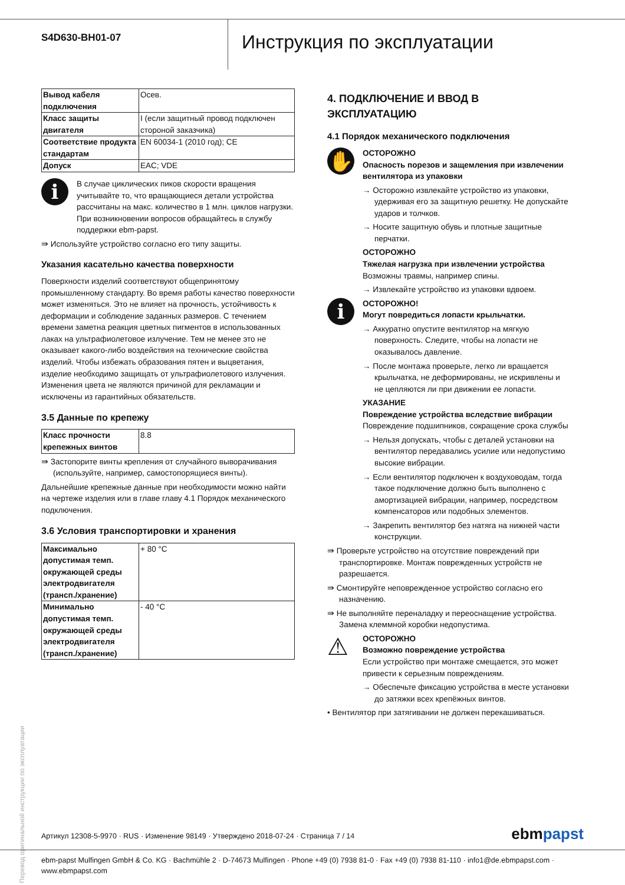S4D630-BH01-07
Инструкция по эксплуатации
| Вывод кабеля подключения | Осев. |
| Класс защиты двигателя | I (если защитный провод подключен стороной заказчика) |
| Соответствие продукта стандартам | EN 60034-1 (2010 год); CE |
| Допуск | EAC; VDE |
i
В случае циклических пиков скорости вращения учитывайте то, что вращающиеся детали устройства рассчитаны на макс. количество в 1 млн. циклов нагрузки. При возникновении вопросов обращайтесь в службу поддержки ebm-papst.
⇛ Используйте устройство согласно его типу защиты.
Указания касательно качества поверхности
Поверхности изделий соответствуют общепринятому промышленному стандарту. Во время работы качество поверхности может изменяться. Это не влияет на прочность, устойчивость к деформации и соблюдение заданных размеров. С течением времени заметна реакция цветных пигментов в использованных лаках на ультрафиолетовое излучение. Тем не менее это не оказывает какого-либо воздействия на технические свойства изделий. Чтобы избежать образования пятен и выцветания, изделие необходимо защищать от ультрафиолетового излучения. Изменения цвета не являются причиной для рекламации и исключены из гарантийных обязательств.
3.5 Данные по крепежу
| Класс прочности крепежных винтов | 8.8 |
⇛ Застопорите винты крепления от случайного выворачивания (используйте, например, самостопорящиеся винты).
Дальнейшие крепежные данные при необходимости можно найти на чертеже изделия или в главе главу 4.1 Порядок механического подключения.
3.6 Условия транспортировки и хранения
| Максимально допустимая темп. окружающей среды электродвигателя (трансп./хранение) | + 80 °C |
| Минимально допустимая темп. окружающей среды электродвигателя (трансп./хранение) | - 40 °C |
4. ПОДКЛЮЧЕНИЕ И ВВОД В ЭКСПЛУАТАЦИЮ
4.1 Порядок механического подключения
✋
ОСТОРОЖНО
Опасность порезов и защемления при извлечении вентилятора из упаковки
→ Осторожно извлекайте устройство из упаковки, удерживая его за защитную решетку. Не допускайте ударов и толчков.
→ Носите защитную обувь и плотные защитные перчатки.
ОСТОРОЖНО
Тяжелая нагрузка при извлечении устройства
Возможны травмы, например спины.
→ Извлекайте устройство из упаковки вдвоем.
i
ОСТОРОЖНО!
Могут повредиться лопасти крыльчатки.
→ Аккуратно опустите вентилятор на мягкую поверхность. Следите, чтобы на лопасти не оказывалось давление.
→ После монтажа проверьте, легко ли вращается крыльчатка, не деформированы, не искривлены и не цепляются ли при движении ее лопасти.
УКАЗАНИЕ
Повреждение устройства вследствие вибрации
Повреждение подшипников, сокращение срока службы
→ Нельзя допускать, чтобы с деталей установки на вентилятор передавались усилие или недопустимо высокие вибрации.
→ Если вентилятор подключен к воздуховодам, тогда такое подключение должно быть выполнено с амортизацией вибрации, например, посредством компенсаторов или подобных элементов.
→ Закрепить вентилятор без натяга на нижней части конструкции.
⇛ Проверьте устройство на отсутствие повреждений при транспортировке. Монтаж поврежденных устройств не разрешается.
⇛ Смонтируйте неповрежденное устройство согласно его назначению.
⇛ Не выполняйте переналадку и переоснащение устройства. Замена клеммной коробки недопустима.
⚠
ОСТОРОЖНО
Возможно повреждение устройства
Если устройство при монтаже смещается, это может привести к серьезным повреждениям.
→ Обеспечьте фиксацию устройства в месте установки до затяжки всех крепёжных винтов.
• Вентилятор при затягивании не должен перекашиваться.
Перевод оригинальной инструкции по эксплуатации
Артикул 12308-5-9970 · RUS · Изменение 98149 · Утверждено 2018-07-24 · Страница 7 / 14 ebmpapst
ebm-papst Mulfingen GmbH & Co. KG · Bachmühle 2 · D-74673 Mulfingen · Phone +49 (0) 7938 81-0 · Fax +49 (0) 7938 81-110 · info1@de.ebmpapst.com · www.ebmpapst.com